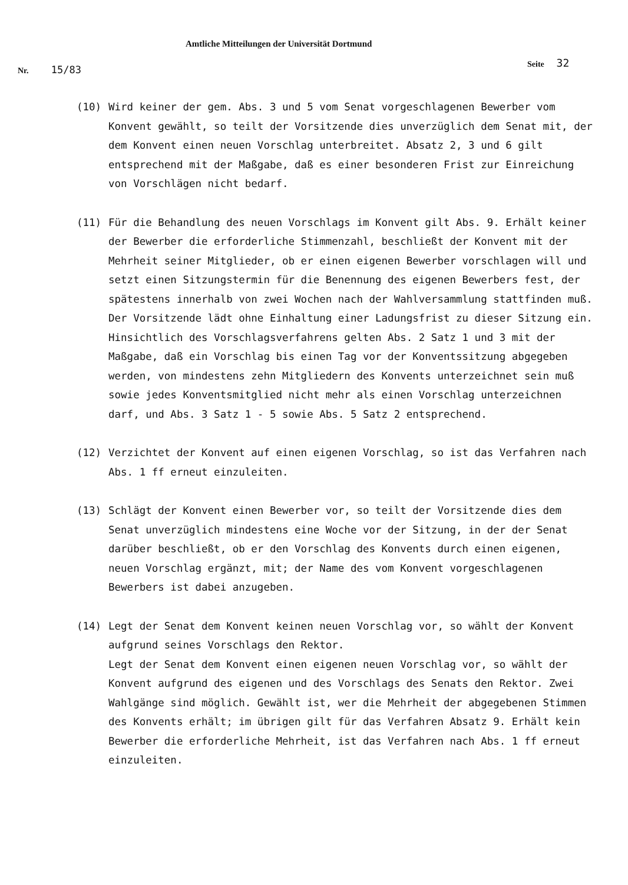Amtliche Mitteilungen der Universität Dortmund
Nr. 15/83
Seite 32
(10) Wird keiner der gem. Abs. 3 und 5 vom Senat vorgeschlagenen Bewerber vom Konvent gewählt, so teilt der Vorsitzende dies unverzüglich dem Senat mit, der dem Konvent einen neuen Vorschlag unterbreitet. Absatz 2, 3 und 6 gilt entsprechend mit der Maßgabe, daß es einer besonderen Frist zur Einreichung von Vorschlägen nicht bedarf.
(11) Für die Behandlung des neuen Vorschlags im Konvent gilt Abs. 9. Erhält keiner der Bewerber die erforderliche Stimmenzahl, beschließt der Konvent mit der Mehrheit seiner Mitglieder, ob er einen eigenen Bewerber vorschlagen will und setzt einen Sitzungstermin für die Benennung des eigenen Bewerbers fest, der spätestens innerhalb von zwei Wochen nach der Wahlversammlung stattfinden muß. Der Vorsitzende lädt ohne Einhaltung einer Ladungsfrist zu dieser Sitzung ein. Hinsichtlich des Vorschlagsverfahrens gelten Abs. 2 Satz 1 und 3 mit der Maßgabe, daß ein Vorschlag bis einen Tag vor der Konventssitzung abgegeben werden, von mindestens zehn Mitgliedern des Konvents unterzeichnet sein muß sowie jedes Konventsmitglied nicht mehr als einen Vorschlag unterzeichnen darf, und Abs. 3 Satz 1 - 5 sowie Abs. 5 Satz 2 entsprechend.
(12) Verzichtet der Konvent auf einen eigenen Vorschlag, so ist das Verfahren nach Abs. 1 ff erneut einzuleiten.
(13) Schlägt der Konvent einen Bewerber vor, so teilt der Vorsitzende dies dem Senat unverzüglich mindestens eine Woche vor der Sitzung, in der der Senat darüber beschließt, ob er den Vorschlag des Konvents durch einen eigenen, neuen Vorschlag ergänzt, mit; der Name des vom Konvent vorgeschlagenen Bewerbers ist dabei anzugeben.
(14) Legt der Senat dem Konvent keinen neuen Vorschlag vor, so wählt der Konvent aufgrund seines Vorschlags den Rektor.
Legt der Senat dem Konvent einen eigenen neuen Vorschlag vor, so wählt der Konvent aufgrund des eigenen und des Vorschlags des Senats den Rektor. Zwei Wahlgänge sind möglich. Gewählt ist, wer die Mehrheit der abgegebenen Stimmen des Konvents erhält; im übrigen gilt für das Verfahren Absatz 9. Erhält kein Bewerber die erforderliche Mehrheit, ist das Verfahren nach Abs. 1 ff erneut einzuleiten.